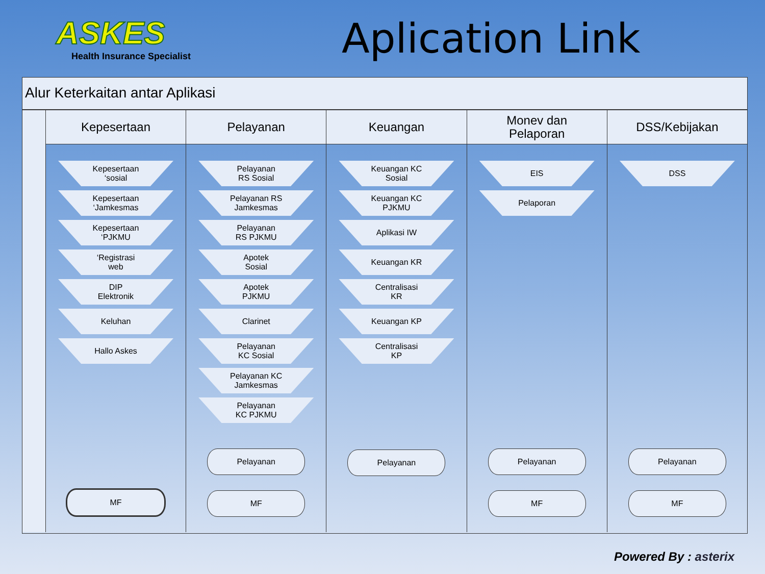ASKES
Health Insurance Specialist
Aplication Link
Alur Keterkaitan antar Aplikasi
Kepesertaan
Kepesertaan
‘sosial
Kepesertaan
‘Jamkesmas
Kepesertaan
‘PJKMU
‘Registrasi
web
DIP
Elektronik
Keluhan
Hallo Askes
MF
Pelayanan
Pelayanan
RS Sosial
Pelayanan RS
Jamkesmas
Pelayanan
RS PJKMU
Apotek
Sosial
Apotek
PJKMU
Clarinet
Pelayanan
KC Sosial
Pelayanan KC
Jamkesmas
Pelayanan
KC PJKMU
Pelayanan
MF
Keuangan
Keuangan KC
Sosial
Keuangan KC
PJKMU
Aplikasi IW
Keuangan KR
Centralisasi
KR
Keuangan KP
Centralisasi
KP
Pelayanan
Monev dan
Pelaporan
EIS
Pelaporan
Pelayanan
MF
DSS/Kebijakan
DSS
Pelayanan
MF
Powered By : asterix